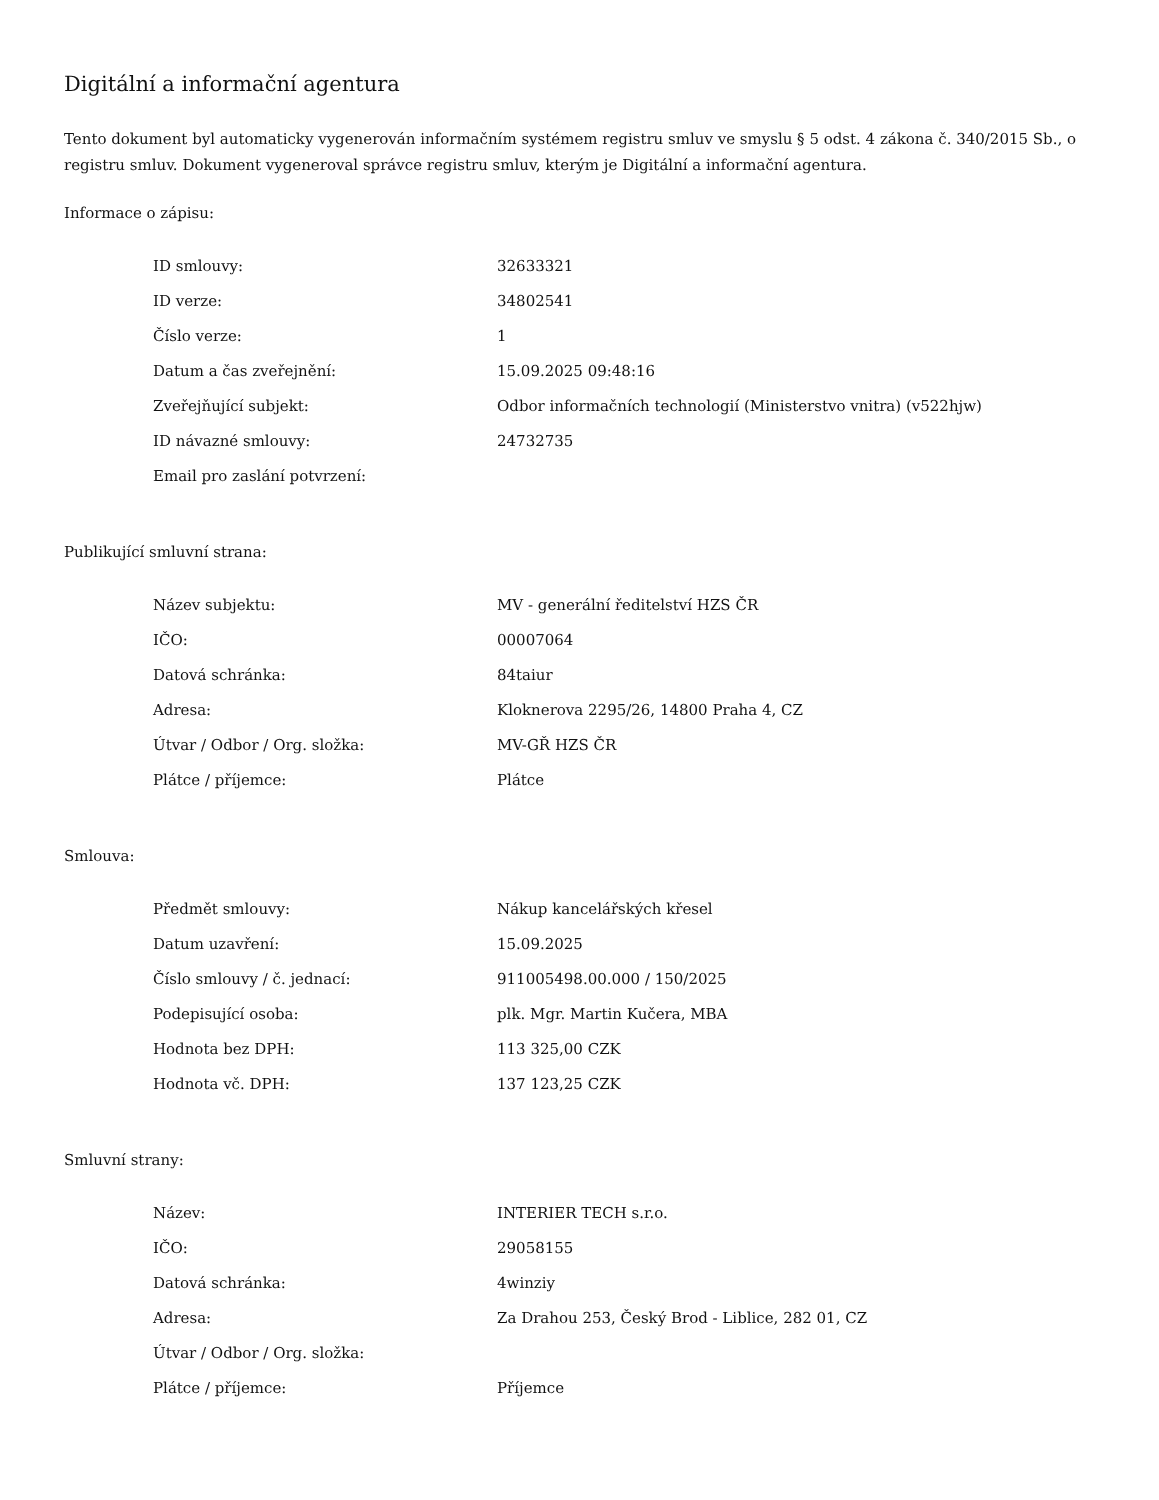Digitální a informační agentura
Tento dokument byl automaticky vygenerován informačním systémem registru smluv ve smyslu § 5 odst. 4 zákona č. 340/2015 Sb., o registru smluv. Dokument vygeneroval správce registru smluv, kterým je Digitální a informační agentura.
Informace o zápisu:
| ID smlouvy: | 32633321 |
| ID verze: | 34802541 |
| Číslo verze: | 1 |
| Datum a čas zveřejnění: | 15.09.2025 09:48:16 |
| Zveřejňující subjekt: | Odbor informačních technologií (Ministerstvo vnitra) (v522hjw) |
| ID návazné smlouvy: | 24732735 |
| Email pro zaslání potvrzení: | |
Publikující smluvní strana:
| Název subjektu: | MV - generální ředitelství HZS ČR |
| IČO: | 00007064 |
| Datová schránka: | 84taiur |
| Adresa: | Kloknerova 2295/26, 14800 Praha 4, CZ |
| Útvar / Odbor / Org. složka: | MV-GŘ HZS ČR |
| Plátce / příjemce: | Plátce |
Smlouva:
| Předmět smlouvy: | Nákup kancelářských křesel |
| Datum uzavření: | 15.09.2025 |
| Číslo smlouvy / č. jednací: | 911005498.00.000 / 150/2025 |
| Podepisující osoba: | plk. Mgr. Martin Kučera, MBA |
| Hodnota bez DPH: | 113 325,00 CZK |
| Hodnota vč. DPH: | 137 123,25 CZK |
Smluvní strany:
| Název: | INTERIER TECH s.r.o. |
| IČO: | 29058155 |
| Datová schránka: | 4winziy |
| Adresa: | Za Drahou 253, Český Brod - Liblice, 282 01, CZ |
| Útvar / Odbor / Org. složka: | |
| Plátce / příjemce: | Příjemce |